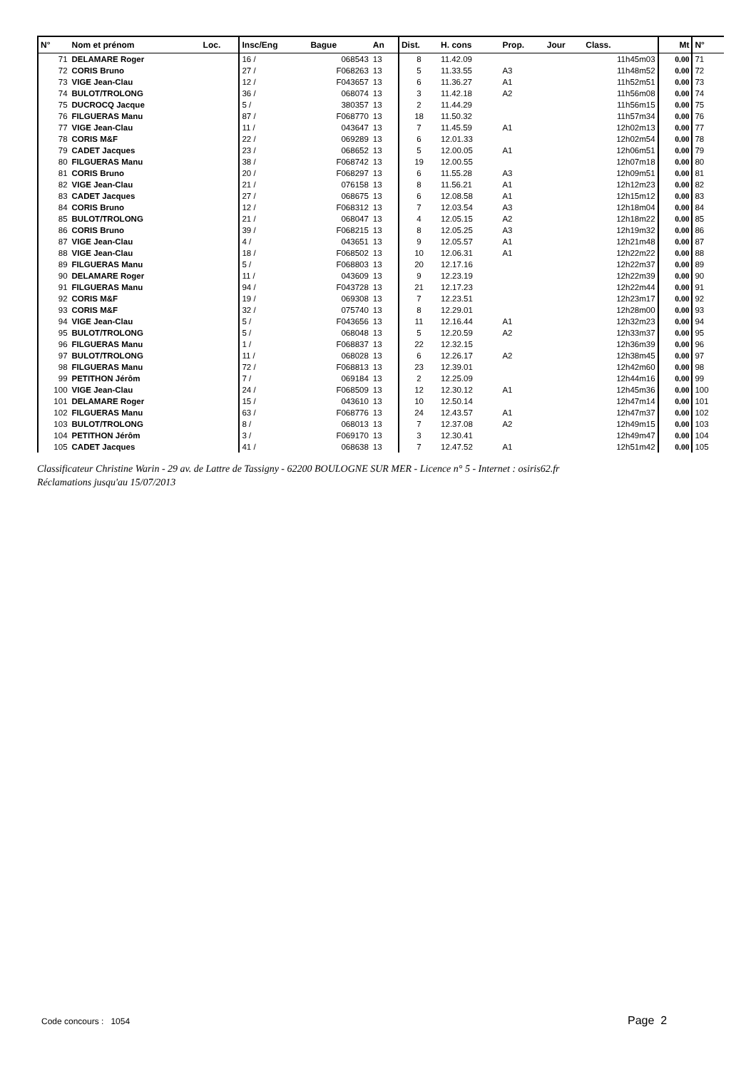| N° | Nom et prénom | Loc. | Insc/Eng | Bague | An | Dist. | H. cons | Prop. | Jour | Class. | Mt | N° |
| --- | --- | --- | --- | --- | --- | --- | --- | --- | --- | --- | --- | --- |
| 71 | DELAMARE Roger | | 16 / | 068543 | 13 | 8 | 11.42.09 | | | 11h45m03 | 0.00 | 71 |
| 72 | CORIS Bruno | | 27 / | F068263 | 13 | 5 | 11.33.55 | A3 | | 11h48m52 | 0.00 | 72 |
| 73 | VIGE Jean-Clau | | 12 / | F043657 | 13 | 6 | 11.36.27 | A1 | | 11h52m51 | 0.00 | 73 |
| 74 | BULOT/TROLONG | | 36 / | 068074 | 13 | 3 | 11.42.18 | A2 | | 11h56m08 | 0.00 | 74 |
| 75 | DUCROCQ Jacque | | 5 / | 380357 | 13 | 2 | 11.44.29 | | | 11h56m15 | 0.00 | 75 |
| 76 | FILGUERAS Manu | | 87 / | F068770 | 13 | 18 | 11.50.32 | | | 11h57m34 | 0.00 | 76 |
| 77 | VIGE Jean-Clau | | 11 / | 043647 | 13 | 7 | 11.45.59 | A1 | | 12h02m13 | 0.00 | 77 |
| 78 | CORIS M&F | | 22 / | 069289 | 13 | 6 | 12.01.33 | | | 12h02m54 | 0.00 | 78 |
| 79 | CADET Jacques | | 23 / | 068652 | 13 | 5 | 12.00.05 | A1 | | 12h06m51 | 0.00 | 79 |
| 80 | FILGUERAS Manu | | 38 / | F068742 | 13 | 19 | 12.00.55 | | | 12h07m18 | 0.00 | 80 |
| 81 | CORIS Bruno | | 20 / | F068297 | 13 | 6 | 11.55.28 | A3 | | 12h09m51 | 0.00 | 81 |
| 82 | VIGE Jean-Clau | | 21 / | 076158 | 13 | 8 | 11.56.21 | A1 | | 12h12m23 | 0.00 | 82 |
| 83 | CADET Jacques | | 27 / | 068675 | 13 | 6 | 12.08.58 | A1 | | 12h15m12 | 0.00 | 83 |
| 84 | CORIS Bruno | | 12 / | F068312 | 13 | 7 | 12.03.54 | A3 | | 12h18m04 | 0.00 | 84 |
| 85 | BULOT/TROLONG | | 21 / | 068047 | 13 | 4 | 12.05.15 | A2 | | 12h18m22 | 0.00 | 85 |
| 86 | CORIS Bruno | | 39 / | F068215 | 13 | 8 | 12.05.25 | A3 | | 12h19m32 | 0.00 | 86 |
| 87 | VIGE Jean-Clau | | 4 / | 043651 | 13 | 9 | 12.05.57 | A1 | | 12h21m48 | 0.00 | 87 |
| 88 | VIGE Jean-Clau | | 18 / | F068502 | 13 | 10 | 12.06.31 | A1 | | 12h22m22 | 0.00 | 88 |
| 89 | FILGUERAS Manu | | 5 / | F068803 | 13 | 20 | 12.17.16 | | | 12h22m37 | 0.00 | 89 |
| 90 | DELAMARE Roger | | 11 / | 043609 | 13 | 9 | 12.23.19 | | | 12h22m39 | 0.00 | 90 |
| 91 | FILGUERAS Manu | | 94 / | F043728 | 13 | 21 | 12.17.23 | | | 12h22m44 | 0.00 | 91 |
| 92 | CORIS M&F | | 19 / | 069308 | 13 | 7 | 12.23.51 | | | 12h23m17 | 0.00 | 92 |
| 93 | CORIS M&F | | 32 / | 075740 | 13 | 8 | 12.29.01 | | | 12h28m00 | 0.00 | 93 |
| 94 | VIGE Jean-Clau | | 5 / | F043656 | 13 | 11 | 12.16.44 | A1 | | 12h32m23 | 0.00 | 94 |
| 95 | BULOT/TROLONG | | 5 / | 068048 | 13 | 5 | 12.20.59 | A2 | | 12h33m37 | 0.00 | 95 |
| 96 | FILGUERAS Manu | | 1 / | F068837 | 13 | 22 | 12.32.15 | | | 12h36m39 | 0.00 | 96 |
| 97 | BULOT/TROLONG | | 11 / | 068028 | 13 | 6 | 12.26.17 | A2 | | 12h38m45 | 0.00 | 97 |
| 98 | FILGUERAS Manu | | 72 / | F068813 | 13 | 23 | 12.39.01 | | | 12h42m60 | 0.00 | 98 |
| 99 | PETITHON Jérôm | | 7 / | 069184 | 13 | 2 | 12.25.09 | | | 12h44m16 | 0.00 | 99 |
| 100 | VIGE Jean-Clau | | 24 / | F068509 | 13 | 12 | 12.30.12 | A1 | | 12h45m36 | 0.00 | 100 |
| 101 | DELAMARE Roger | | 15 / | 043610 | 13 | 10 | 12.50.14 | | | 12h47m14 | 0.00 | 101 |
| 102 | FILGUERAS Manu | | 63 / | F068776 | 13 | 24 | 12.43.57 | A1 | | 12h47m37 | 0.00 | 102 |
| 103 | BULOT/TROLONG | | 8 / | 068013 | 13 | 7 | 12.37.08 | A2 | | 12h49m15 | 0.00 | 103 |
| 104 | PETITHON Jérôm | | 3 / | F069170 | 13 | 3 | 12.30.41 | | | 12h49m47 | 0.00 | 104 |
| 105 | CADET Jacques | | 41 / | 068638 | 13 | 7 | 12.47.52 | A1 | | 12h51m42 | 0.00 | 105 |
Classificateur Christine Warin - 29 av. de Lattre de Tassigny - 62200 BOULOGNE SUR MER - Licence n° 5 - Internet : osiris62.fr
Réclamations jusqu'au 15/07/2013
Code concours : 1054 Page 2